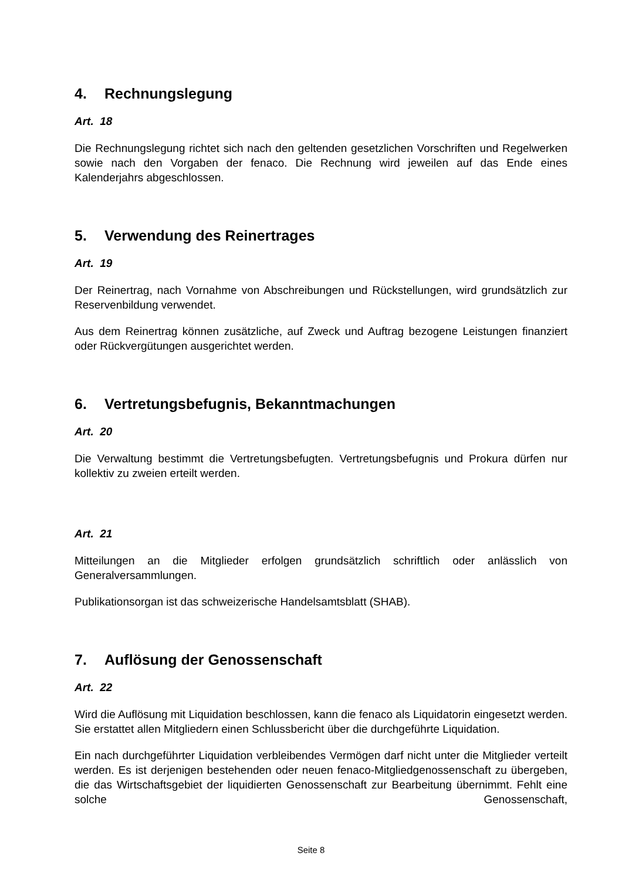4. Rechnungslegung
Art. 18
Die Rechnungslegung richtet sich nach den geltenden gesetzlichen Vorschriften und Regelwerken sowie nach den Vorgaben der fenaco. Die Rechnung wird jeweilen auf das Ende eines Kalenderjahrs abgeschlossen.
5. Verwendung des Reinertrages
Art. 19
Der Reinertrag, nach Vornahme von Abschreibungen und Rückstellungen, wird grundsätzlich zur Reservenbildung verwendet.
Aus dem Reinertrag können zusätzliche, auf Zweck und Auftrag bezogene Leistungen finanziert oder Rückvergütungen ausgerichtet werden.
6. Vertretungsbefugnis, Bekanntmachungen
Art. 20
Die Verwaltung bestimmt die Vertretungsbefugten. Vertretungsbefugnis und Prokura dürfen nur kollektiv zu zweien erteilt werden.
Art. 21
Mitteilungen an die Mitglieder erfolgen grundsätzlich schriftlich oder anlässlich von Generalversammlungen.
Publikationsorgan ist das schweizerische Handelsamtsblatt (SHAB).
7. Auflösung der Genossenschaft
Art. 22
Wird die Auflösung mit Liquidation beschlossen, kann die fenaco als Liquidatorin eingesetzt werden. Sie erstattet allen Mitgliedern einen Schlussbericht über die durchgeführte Liquidation.
Ein nach durchgeführter Liquidation verbleibendes Vermögen darf nicht unter die Mitglieder verteilt werden. Es ist derjenigen bestehenden oder neuen fenaco-Mitgliedgenossenschaft zu übergeben, die das Wirtschaftsgebiet der liquidierten Genossenschaft zur Bearbeitung übernimmt. Fehlt eine solche Genossenschaft,
Seite 8